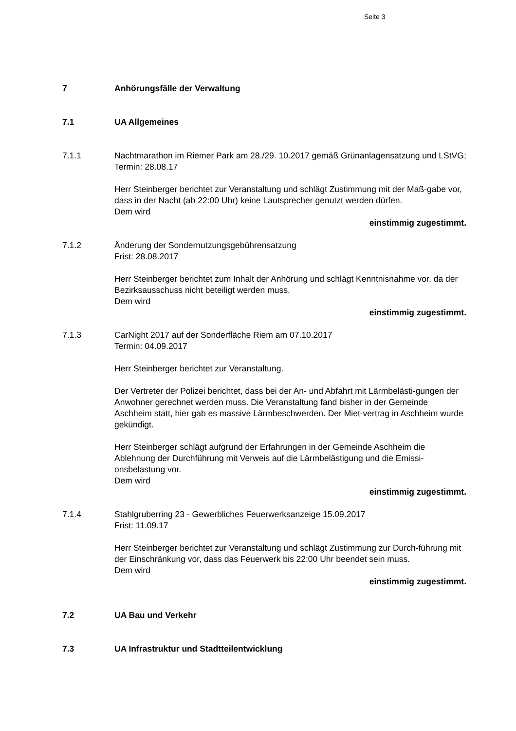Seite 3
7 Anhörungsfälle der Verwaltung
7.1 UA Allgemeines
7.1.1 Nachtmarathon im Riemer Park am 28./29. 10.2017 gemäß Grünanlagensatzung und LStVG;
Termin: 28.08.17
Herr Steinberger berichtet zur Veranstaltung und schlägt Zustimmung mit der Maß-gabe vor, dass in der Nacht (ab 22:00 Uhr) keine Lautsprecher genutzt werden dürfen.
Dem wird
einstimmig zugestimmt.
7.1.2 Änderung der Sondernutzungsgebührensatzung
Frist: 28.08.2017
Herr Steinberger berichtet zum Inhalt der Anhörung und schlägt Kenntnisnahme vor, da der Bezirksausschuss nicht beteiligt werden muss.
Dem wird
einstimmig zugestimmt.
7.1.3 CarNight 2017 auf der Sonderfläche Riem am 07.10.2017
Termin: 04.09.2017
Herr Steinberger berichtet zur Veranstaltung.
Der Vertreter der Polizei berichtet, dass bei der An- und Abfahrt mit Lärmbelästi-gungen der Anwohner gerechnet werden muss. Die Veranstaltung fand bisher in der Gemeinde Aschheim statt, hier gab es massive Lärmbeschwerden. Der Miet-vertrag in Aschheim wurde gekündigt.
Herr Steinberger schlägt aufgrund der Erfahrungen in der Gemeinde Aschheim die Ablehnung der Durchführung mit Verweis auf die Lärmbelästigung und die Emissi-onsbelastung vor.
Dem wird
einstimmig zugestimmt.
7.1.4 Stahlgruberring 23 - Gewerbliches Feuerwerksanzeige 15.09.2017
Frist: 11.09.17
Herr Steinberger berichtet zur Veranstaltung und schlägt Zustimmung zur Durch-führung mit der Einschränkung vor, dass das Feuerwerk bis 22:00 Uhr beendet sein muss.
Dem wird
einstimmig zugestimmt.
7.2 UA Bau und Verkehr
7.3 UA Infrastruktur und Stadtteilentwicklung